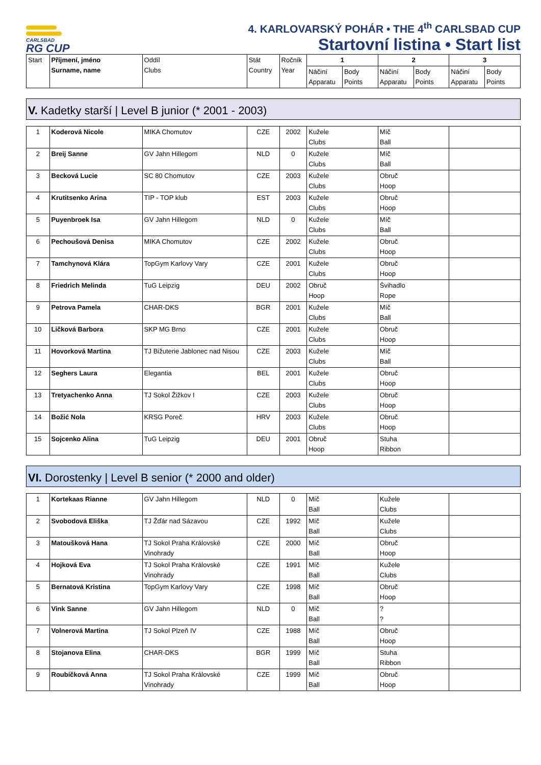CARLSBAD
RG CUP
4. KARLOVARSKÝ POHÁR • THE 4<sup>th</sup> CARLSBAD CUP
Startovní listina • Start list
| Start | Příjmení, jméno Surname, name | Oddíl Clubs | Stát Country | Ročník Year | 1 | | 2 | | 3 | |
| --- | --- | --- | --- | --- | --- | --- | --- | --- | --- | --- |
| | | | | | Náčiní Apparatu | Body Points | Náčiní Apparatu | Body Points | Náčiní Apparatu | Body Points |
V. Kadetky starší | Level B junior (* 2001 - 2003)
| 1 | Koderová Nicole | MIKA Chomutov | CZE | 2002 | Kužele Clubs | Míč Ball | |
| 2 | Breij Sanne | GV Jahn Hillegom | NLD | 0 | Kužele Clubs | Míč Ball | |
| 3 | Becková Lucie | SC 80 Chomutov | CZE | 2003 | Kužele Clubs | Obruč Hoop | |
| 4 | Krutitsenko Arina | TIP - TOP klub | EST | 2003 | Kužele Clubs | Obruč Hoop | |
| 5 | Puyenbroek Isa | GV Jahn Hillegom | NLD | 0 | Kužele Clubs | Míč Ball | |
| 6 | Pechoušová Denisa | MIKA Chomutov | CZE | 2002 | Kužele Clubs | Obruč Hoop | |
| 7 | Tamchynová Klára | TopGym Karlovy Vary | CZE | 2001 | Kužele Clubs | Obruč Hoop | |
| 8 | Friedrich Melinda | TuG Leipzig | DEU | 2002 | Obruč Hoop | Švihadlo Rope | |
| 9 | Petrova Pamela | CHAR-DKS | BGR | 2001 | Kužele Clubs | Míč Ball | |
| 10 | Ličková Barbora | SKP MG Brno | CZE | 2001 | Kužele Clubs | Obruč Hoop | |
| 11 | Hovorková Martina | TJ Bižuterie Jablonec nad Nisou | CZE | 2003 | Kužele Clubs | Míč Ball | |
| 12 | Seghers Laura | Elegantia | BEL | 2001 | Kužele Clubs | Obruč Hoop | |
| 13 | Tretyachenko Anna | TJ Sokol Žižkov I | CZE | 2003 | Kužele Clubs | Obruč Hoop | |
| 14 | Božić Nola | KRSG Poreč | HRV | 2003 | Kužele Clubs | Obruč Hoop | |
| 15 | Sojcenko Alina | TuG Leipzig | DEU | 2001 | Obruč Hoop | Stuha Ribbon | |
VI. Dorostenky | Level B senior (* 2000 and older)
| 1 | Kortekaas Rianne | GV Jahn Hillegom | NLD | 0 | Míč Ball | Kužele Clubs | |
| 2 | Svobodová Eliška | TJ Žďár nad Sázavou | CZE | 1992 | Míč Ball | Kužele Clubs | |
| 3 | Matoušková Hana | TJ Sokol Praha Královské Vinohrady | CZE | 2000 | Míč Ball | Obruč Hoop | |
| 4 | Hojková Eva | TJ Sokol Praha Královské Vinohrady | CZE | 1991 | Míč Ball | Kužele Clubs | |
| 5 | Bernatová Kristina | TopGym Karlovy Vary | CZE | 1998 | Míč Ball | Obruč Hoop | |
| 6 | Vink Sanne | GV Jahn Hillegom | NLD | 0 | Míč Ball | ? ? | |
| 7 | Volnerová Martina | TJ Sokol Plzeň IV | CZE | 1988 | Míč Ball | Obruč Hoop | |
| 8 | Stojanova Elina | CHAR-DKS | BGR | 1999 | Míč Ball | Stuha Ribbon | |
| 9 | Roubíčková Anna | TJ Sokol Praha Královské Vinohrady | CZE | 1999 | Míč Ball | Obruč Hoop | |